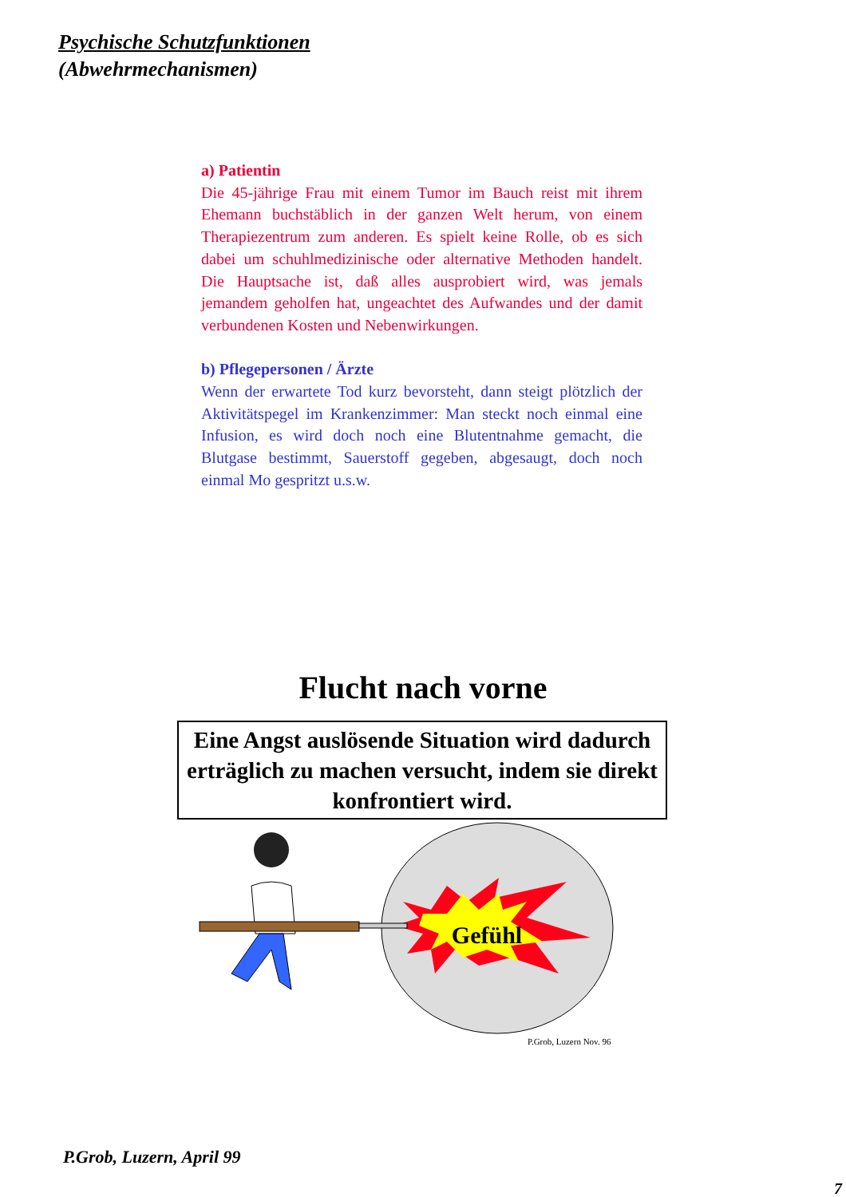Psychische Schutzfunktionen
(Abwehrmechanismen)
a) Patientin
Die 45-jährige Frau mit einem Tumor im Bauch reist mit ihrem Ehemann buchstäblich in der ganzen Welt herum, von einem Therapiezentrum zum anderen. Es spielt keine Rolle, ob es sich dabei um schuhlmedizinische oder alternative Methoden handelt. Die Hauptsache ist, daß alles ausprobiert wird, was jemals jemandem geholfen hat, ungeachtet des Aufwandes und der damit verbundenen Kosten und Nebenwirkungen.
b) Pflegepersonen / Ärzte
Wenn der erwartete Tod kurz bevorsteht, dann steigt plötzlich der Aktivitätspegel im Krankenzimmer: Man steckt noch einmal eine Infusion, es wird doch noch eine Blutentnahme gemacht, die Blutgase bestimmt, Sauerstoff gegeben, abgesaugt, doch noch einmal Mo gespritzt u.s.w.
Flucht nach vorne
Eine Angst auslösende Situation wird dadurch erträglich zu machen versucht, indem sie direkt konfrontiert wird.
Gefühl
P.Grob, Luzern Nov. 96
P.Grob, Luzern, April 99
7